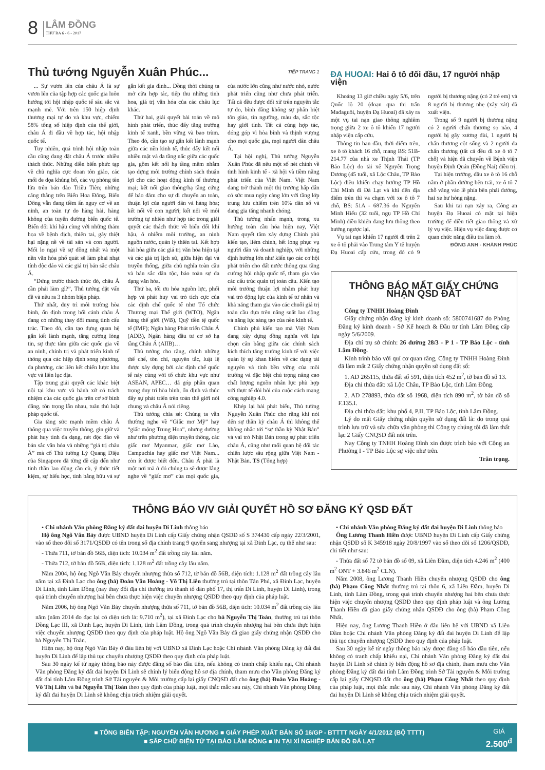8
LÂM ĐỒNG
THỨ BA 6 - 6 - 2017
Thủ tướng Nguyễn Xuân Phúc... TIẾP TRANG 1
... Sự vươn lên của châu Á là sự vươn lên của tập hợp các quốc gia luôn hướng tới hội nhập quốc tế sâu sắc và mạnh mẽ. Với trên 150 hiệp định thương mại tự do và khu vực, chiếm 58% tổng số hiệp định của thế giới, châu Á đi đầu về hợp tác, hội nhập quốc tế.
Tuy nhiên, quá trình hội nhập toàn cầu cũng đang đặt châu Á trước nhiều thách thức. Những diễn biến phức tạp về chủ nghĩa cực đoan tôn giáo, các mối đe dọa khủng bố, các vụ phóng tên lửa trên bán đảo Triều Tiên; những căng thẳng trên Biển Hoa Đông, Biển Đông vẫn đang tiềm ẩn nguy cơ về an ninh, an toàn tự do hàng hải, hàng không của tuyến đường biển quốc tế. Biến đổi khí hậu cùng với những thảm họa về bệnh dịch, thiên tai, gây thiệt hại nặng nề về tài sản và con người. Mối lo ngại về sự đồng nhất và một nền văn hóa phổ quát sẽ làm phai nhạt tính độc đáo và các giá trị bản sắc châu Á.
“Đứng trước thách thức đó, châu Á cần phải làm gì?”, Thủ tướng đặt vấn đề và nêu ra 3 nhóm biện pháp.
Thứ nhất, duy trì môi trường hòa bình, ổn định trong bối cảnh châu Á đang có những thay đổi mang tính cấu trúc. Theo đó, cần tạo dựng quan hệ gắn kết lành mạnh, tăng cường lòng tin, sự thực tâm giữa các quốc gia về an ninh, chính trị và phát triển kinh tế thông qua các hiệp định song phương, đa phương, các liên kết chiến lược khu vực và liên lục địa.
Tập trung giải quyết các khác biệt nội tại khu vực và hành xử có trách nhiệm của các quốc gia trên cơ sở bình đẳng, tôn trọng lẫn nhau, tuân thủ luật pháp quốc tế.
Gia tăng sức mạnh mềm châu Á thông qua việc truyền thông, gìn giữ và phát huy tính đa dạng, nét độc đáo về bản sắc văn hóa và những “giá trị châu Á” mà cố Thủ tướng Lý Quang Diệu của Singapore đã từng đề cập đến như tinh thần lao động cần cù, ý thức tiết kiệm, sự hiếu học, tình bằng hữu và sự gắn kết gia đình... Đồng thời chúng ta mở cửa hợp tác, tiếp thu những tinh hoa, giá trị văn hóa của các châu lục khác.
Thứ hai, giải quyết bài toán về mô hình phát triển, thúc đẩy tăng trưởng kinh tế xanh, bền vững và bao trùm. Theo đó, cần tạo sự gắn kết lành mạnh giữa các nền kinh tế, thúc đẩy kết nối nhiều mặt và đa tầng nấc giữa các quốc gia, gồm kết nối hạ tầng mềm nhằm tạo dựng môi trường chính sách thuận lợi cho các hoạt động kinh tế thương mại; kết nối giao thông/hạ tầng cứng để bảo đảm cho sự di chuyển an toàn, thuận lợi của người dân và hàng hóa; kết nối về con người; kết nối về môi trường tự nhiên như hợp tác trong giải quyết các thách thức về biến đổi khí hậu, ô nhiễm môi trường, an ninh nguồn nước, quản lý thiên tai. Kết hợp hài hòa giữa các giá trị văn hóa hiện tại và các giá trị lịch sử, giữa hiện đại và truyền thống, giữa chủ nghĩa toàn cầu và bản sắc dân tộc, bảo toàn sự đa dạng văn hóa.
Thứ ba, tối ưu hóa nguồn lực, phối hợp và phát huy vai trò tích cực của các định chế quốc tế như Tổ chức Thương mại Thế giới (WTO), Ngân hàng thế giới (WB), Quỹ tiền tệ quốc tế (IMF); Ngân hàng Phát triển Châu Á (ADB), Ngân hàng đầu tư cơ sở hạ tầng Châu Á (AIIB)…
Thủ tướng cho rằng, chính những thể chế, tôn chỉ, nguyên tắc, luật lệ được xây dựng bởi các định chế quốc tế này cùng với tổ chức khu vực như ASEAN, APEC… đã góp phần quan trọng duy trì hòa bình, ổn định và thúc đẩy sự phát triển trên toàn thế giới nói chung và châu Á nói riêng.
Thủ tướng chia sẻ: Chúng ta vẫn thường nghe về “Giấc mơ Mỹ” hay “giấc mộng Trung Hoa”, nhưng dường như trên phương diện truyền thông, các giấc mơ Myanmar, giấc mơ Lào, Campuchia hay giấc mơ Việt Nam... còn ít được biết đến. Châu Á phải là một nơi mà ở đó chúng ta sẽ được lắng nghe về “giấc mơ” của mọi quốc gia, của nước lớn cũng như nước nhỏ, nước phát triển cũng như chưa phát triển. Tất cả đều được đối xử trên nguyên tắc tự do, bình đẳng không sự phân biệt tôn giáo, tín ngưỡng, màu da, sắc tộc hay giới tính. Tất cả cùng hợp tác, đóng góp vì hòa bình và thịnh vượng cho mọi quốc gia, mọi người dân châu Á.
Tại hội nghị, Thủ tướng Nguyễn Xuân Phúc đã nêu một số nét chính về tình hình kinh tế - xã hội và tiềm năng phát triển của Việt Nam. Việt Nam đang trở thành một thị trường hấp dẫn có sức mua ngày càng lớn với tầng lớp trung lưu chiếm trên 10% dân số và đang gia tăng nhanh chóng.
Thủ tướng nhấn mạnh, trong xu hướng toàn cầu hóa hiện nay, Việt Nam quyết tâm xây dựng Chính phủ kiến tạo, liêm chính, hết lòng phục vụ người dân và doanh nghiệp, với những định hướng lớn như kiến tạo các cơ hội phát triển cho đất nước thông qua tăng cường hội nhập quốc tế, tham gia vào các cấu trúc quản trị toàn cầu. Kiến tạo môi trường thuận lợi nhằm phát huy vai trò động lực của kinh tế tư nhân và khả năng tham gia vào các chuỗi giá trị toàn cầu dựa trên năng suất lao động và năng lực sáng tạo của nền kinh tế.
Chính phủ kiến tạo mà Việt Nam đang xây dựng đồng nghĩa với lựa chọn cân bằng giữa các chính sách kích thích tăng trưởng kinh tế với việc quản lý sự khan hiếm về các dạng tài nguyên và tính bền vững của môi trường và đặc biệt chú trọng nâng cao chất lượng nguồn nhân lực phù hợp với thực tế đòi hỏi của cuộc cách mạng công nghiệp 4.0.
Khép lại bài phát biểu, Thủ tướng Nguyễn Xuân Phúc cho rằng khi nói đến sự thần kỳ châu Á thì không thể không nhắc tới “sự thần kỳ Nhật Bản” và vai trò Nhật Bản trong sự phát triển châu Á, cũng như mối quan hệ đối tác chiến lược sâu rộng giữa Việt Nam - Nhật Bản. TS (Tổng hợp)
ĐẠ HUOAI: Hai ô tô đối đầu, 17 người nhập viện
Khoảng 13 giờ chiều ngày 5/6, trên Quốc lộ 20 (đoạn qua thị trấn Mađaguôi, huyện Đạ Huoai) đã xảy ra một vụ tai nạn giao thông nghiêm trọng giữa 2 xe ô tô khiến 17 người nhập viện cấp cứu.
Thông tin ban đầu, thời điểm trên, xe ô tô khách 16 chỗ, mang BS: 51B-214.77 của nhà xe Thịnh Thái (TP Bảo Lộc) do tài xế Nguyễn Trọng Dương (45 tuổi, xã Lộc Châu, TP Bảo Lộc) điều khiển chạy hướng TP Hồ Chí Minh đi Đà Lạt và khi đến địa điểm trên thì va chạm với xe ô tô 7 chỗ, BS: 51A - 687.36 do Nguyễn Minh Hiếu (32 tuổi, ngụ TP Hồ Chí Minh) điều khiển đang lưu thông theo hướng ngược lại.
Vụ tai nạn khiến 17 người đi trên 2 xe ô tô phải vào Trung tâm Y tế huyện Đạ Huoai cấp cứu, trong đó có 9 người bị thương nặng (có 2 trẻ em) và 8 người bị thương nhẹ (xây xát) đã xuất viện.
Trong số 9 người bị thương nặng có 2 người chấn thương sọ não, 4 người bị gãy xương đùi, 1 người bị chấn thương cột sống và 2 người đa chấn thương (tất cả đều đi xe ô tô 7 chỗ) và hiện đã chuyển về Bệnh viện huyện Định Quán (Đồng Nai) điều trị.
Tại hiện trường, đầu xe ô tô 16 chỗ nằm ở phần đường bên trái, xe ô tô 7 chỗ văng vào lề phía bên phải đường, hai xe hư hỏng nặng.
Sau khi tai nạn xảy ra, Công an huyện Đạ Huoai có mặt tại hiện trường để điều tiết giao thông và xử lý vụ việc. Hiện vụ việc đang được cơ quan chức năng điều tra làm rõ.
ĐÔNG ANH - KHÁNH PHÚC
THÔNG BÁO MẤT GIẤY CHỨNG NHẬN QSD ĐẤT
Công ty TNHH Hoàng Đình
Giấy chứng nhận đăng ký kinh doanh số: 5800741687 do Phòng Đăng ký kinh doanh - Sở Kế hoạch & Đầu tư tỉnh Lâm Đồng cấp ngày 5/6/2009.
Địa chỉ trụ sở chính: 26 đường 28/3 - P 1 - TP Bảo Lộc - tỉnh Lâm Đồng.
Kính trình báo với quí cơ quan rằng, Công ty TNHH Hoàng Đình đã làm mất 2 Giấy chứng nhận quyền sử dụng đất số:
1. AD 265115, thửa đất số 591, diện tích 452 m<sup>2</sup>, tờ bản đồ số 13.
Địa chỉ thửa đất: xã Lộc Châu, TP Bảo Lộc, tỉnh Lâm Đồng.
2. AD 278893, thửa đất số 1968, diện tích 890 m<sup>2</sup>, tờ bản đồ số F.135.I.
Địa chỉ thửa đất: khu phố 4, P.II, TP Bảo Lộc, tỉnh Lâm Đồng.
Lý do mất Giấy chứng nhận quyền sử dụng đất là: do trong quá trình lưu trữ và sửa chữa văn phòng thì Công ty chúng tôi đã làm thất lạc 2 Giấy CNQSD đất nói trên.
Nay Công ty TNHH Hoàng Đình xin được trình báo với Công an Phường I - TP Bảo Lộc sự việc như trên.
Trân trọng.
THÔNG BÁO V/V GIẢI QUYẾT HỒ SƠ ĐĂNG KÝ QSD ĐẤT
• Chi nhánh Văn phòng Đăng ký đất đai huyện Di Linh thông báo
Hộ ông Ngô Văn Bảy được UBND huyện Di Linh cấp Giấy chứng nhận QSDĐ số S 374430 cấp ngày 22/3/2001, vào sổ theo dõi số 3171/QSDĐ có tên trong sổ địa chính trang 9 quyển sang nhượng tại xã Đinh Lạc, cụ thể như sau:
- Thửa 711, tờ bản đồ 56B, diện tích: 10.034 m<sup>2</sup> đất trồng cây lâu năm.
- Thửa 712, tờ bản đồ 56B, diện tích: 1.128 m<sup>2</sup> đất trồng cây lâu năm.
Năm 2004, hộ ông Ngô Văn Bảy chuyển nhượng thửa số 712, tờ bản đồ 56B, diện tích: 1.128 m<sup>2</sup> đất trồng cây lâu năm tại xã Đinh Lạc cho ông (bà) Đoàn Văn Hoàng - Võ Thị Liên thường trú tại thôn Tân Phú, xã Đinh Lạc, huyện Di Linh, tỉnh Lâm Đồng (nay thay đổi địa chỉ thường trú thành tổ dân phố 17, thị trấn Di Linh, huyện Di Linh), trong quá trình chuyển nhượng hai bên chưa thực hiện việc chuyển nhượng QSDĐ theo quy định của pháp luật.
Năm 2006, hộ ông Ngô Văn Bảy chuyển nhượng thửa số 711, tờ bản đồ 56B, diện tích: 10.034 m<sup>2</sup> đất trồng cây lâu năm (năm 2014 đo đạc lại có diện tích là: 9.710 m<sup>2</sup>), tại xã Đinh Lạc cho bà Nguyễn Thị Toàn, thường trú tại thôn Đồng Lạc III, xã Đinh Lạc, huyện Di Linh, tỉnh Lâm Đồng, trong quá trình chuyển nhượng hai bên chưa thực hiện việc chuyển nhượng QSDĐ theo quy định của pháp luật. Hộ ông Ngô Văn Bảy đã giao giấy chứng nhận QSDĐ cho bà Nguyễn Thị Toàn.
Hiện nay, hộ ông Ngô Văn Bảy ở đâu liên hệ với UBND xã Đinh Lạc hoặc Chi nhánh Văn phòng Đăng ký đất đai huyện Di Linh để lập thủ tục chuyển nhượng QSDĐ theo quy định của pháp luật.
Sau 30 ngày kể từ ngày thông báo này được đăng số báo đầu tiên, nếu không có tranh chấp khiếu nại, Chi nhánh Văn phòng Đăng ký đất đai huyện Di Linh sẽ chỉnh lý biến động hồ sơ địa chính, tham mưu cho Văn phòng Đăng ký đất đai tỉnh Lâm Đồng trình Sở Tài nguyên & Môi trường cấp lại giấy CNQSD đất cho ông (bà) Đoàn Văn Hoàng - Võ Thị Liên và bà Nguyễn Thị Toàn theo quy định của pháp luật, mọi thắc mắc sau này, Chi nhánh Văn phòng Đăng ký đất đai huyện Di Linh sẽ không chịu trách nhiệm giải quyết.
• Chi nhánh Văn phòng Đăng ký đất đai huyện Di Linh thông báo
Ông Lương Thanh Hiền được UBND huyện Di Linh cấp Giấy chứng nhận QSDĐ số K 345918 ngày 20/8/1997 vào sổ theo dõi số 1206/QSDĐ, chi tiết như sau:
- Thửa đất số 72 tờ bản đồ số 09, xã Liên Đầm, diện tích 4.246 m<sup>2</sup> (400 m<sup>2</sup> ONT + 3.846 m<sup>2</sup> CLN).
Năm 2008, ông Lương Thanh Hiền chuyển nhượng QSDĐ cho ông (bà) Phạm Công Nhất thường trú tại thôn 6, xã Liên Đầm, huyện Di Linh, tỉnh Lâm Đồng, trong quá trình chuyển nhượng hai bên chưa thực hiện việc chuyển nhượng QSDĐ theo quy định pháp luật và ông Lương Thanh Hiền đã giao giấy chứng nhận QSDĐ cho ông (bà) Phạm Công Nhất.
Hiện nay, ông Lương Thanh Hiền ở đâu liên hệ với UBND xã Liên Đầm hoặc Chi nhánh Văn phòng Đăng ký đất đai huyện Di Linh để lập thủ tục chuyển nhượng QSDĐ theo quy định của pháp luật.
Sau 30 ngày kể từ ngày thông báo này được đăng số báo đầu tiên, nếu không có tranh chấp khiếu nại, Chi nhánh Văn phòng Đăng ký đất đai huyện Di Linh sẽ chỉnh lý biến động hồ sơ địa chính, tham mưu cho Văn phòng Đăng ký đất đai tỉnh Lâm Đồng trình Sở Tài nguyên & Môi trường cấp lại giấy CNQSD đất cho ông (bà) Phạm Công Nhất theo quy định của pháp luật, mọi thắc mắc sau này, Chi nhánh Văn phòng Đăng ký đất đai huyện Di Linh sẽ không chịu trách nhiệm giải quyết.
■ TỔNG BIÊN TẬP: NGUYỄN VĂN HƯƠNG ■ GIẤY PHÉP XUẤT BẢN SỐ 16/GP - BTTTT NGÀY 4/1/2012 (BỘ TTTT)
■ SẮP CHỮ ĐIỆN TỬ TẠI BÁO LÂM ĐỒNG ■ IN TẠI XÍ NGHIỆP BẢN ĐỒ ĐÀ LẠT
GIÁ
2.500<sup>đ</sup>